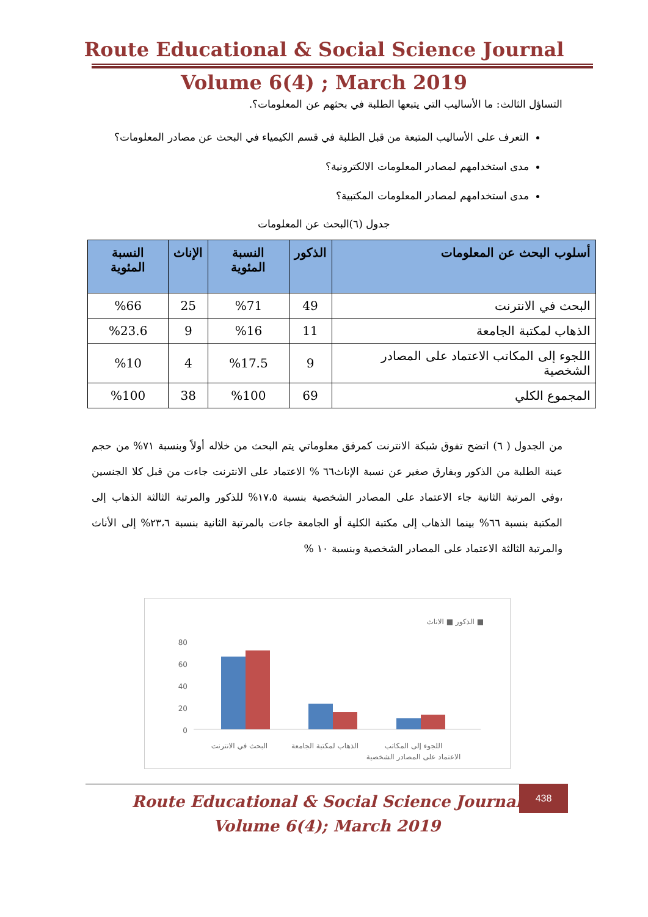Route Educational & Social Science Journal
Volume 6(4) ; March 2019
التساؤل الثالث: ما الأساليب التي يتبعها الطلبة في بحثهم عن المعلومات؟.
التعرف على الأساليب المتبعة من قبل الطلبة في قسم الكيمياء في البحث عن مصادر المعلومات؟
مدى استخدامهم لمصادر المعلومات الالكترونية؟
مدى استخدامهم لمصادر المعلومات المكتبية؟
جدول (٦)البحث عن المعلومات
| أسلوب البحث عن المعلومات | الذكور | النسبة المئوية | الإناث | النسبة المئوية |
| --- | --- | --- | --- | --- |
| البحث في الانترنت | 49 | %71 | 25 | %66 |
| الذهاب لمكتبة الجامعة | 11 | %16 | 9 | %23.6 |
| اللجوء إلى المكاتب الاعتماد على المصادر الشخصية | 9 | %17.5 | 4 | %10 |
| المجموع الكلي | 69 | %100 | 38 | %100 |
من الجدول ( ٦) اتضح تفوق شبكة الانترنت كمرفق معلوماتي يتم البحث من خلاله أولاً وبنسبة ٧١% من حجم عينة الطلبة من الذكور وبفارق صغير عن نسبة الإناث٦٦ % الاعتماد على الانترنت جاءت من قبل كلا الجنسين ،وفي المرتبة الثانية جاء الاعتماد على المصادر الشخصية بنسبة ١٧،٥% للذكور والمرتبة الثالثة الذهاب إلى المكتبة بنسبة ٦٦% بينما الذهاب إلى مكتبة الكلية أو الجامعة جاءت بالمرتبة الثانية بنسبة ٢٣،٦% إلى الأناث والمرتبة الثالثة الاعتماد على المصادر الشخصية وبنسبة ١٠ %
الذكور ■ الاناث ■
80
60
40
20
0
البحث في الانترنت
الذهاب لمكتبة الجامعة
اللجوء إلى المكاتب
الاعتماد على المصادر الشخصية
Route Educational & Social Science Journal
Volume 6(4); March 2019
438